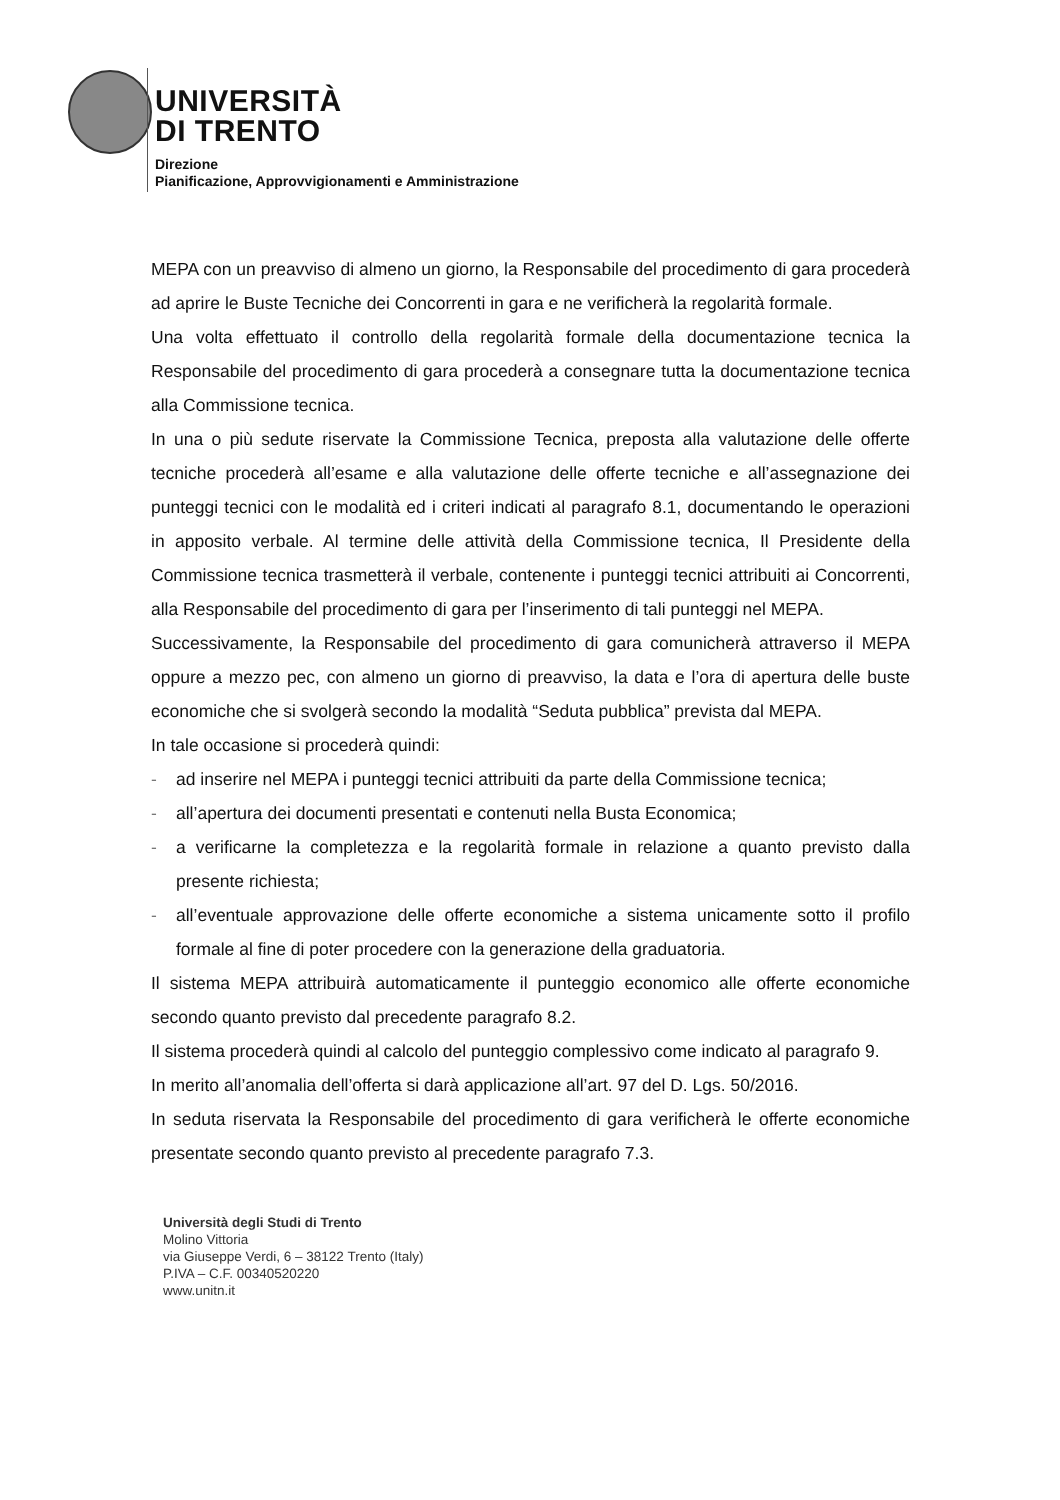UNIVERSITÀ
DI TRENTO
Direzione
Pianificazione, Approvvigionamenti e Amministrazione
MEPA con un preavviso di almeno un giorno, la Responsabile del procedimento di gara procederà ad aprire le Buste Tecniche dei Concorrenti in gara e ne verificherà la regolarità formale.
Una volta effettuato il controllo della regolarità formale della documentazione tecnica la Responsabile del procedimento di gara procederà a consegnare tutta la documentazione tecnica alla Commissione tecnica.
In una o più sedute riservate la Commissione Tecnica, preposta alla valutazione delle offerte tecniche procederà all’esame e alla valutazione delle offerte tecniche e all’assegnazione dei punteggi tecnici con le modalità ed i criteri indicati al paragrafo 8.1, documentando le operazioni in apposito verbale. Al termine delle attività della Commissione tecnica, Il Presidente della Commissione tecnica trasmetterà il verbale, contenente i punteggi tecnici attribuiti ai Concorrenti, alla Responsabile del procedimento di gara per l’inserimento di tali punteggi nel MEPA.
Successivamente, la Responsabile del procedimento di gara comunicherà attraverso il MEPA oppure a mezzo pec, con almeno un giorno di preavviso, la data e l’ora di apertura delle buste economiche che si svolgerà secondo la modalità “Seduta pubblica” prevista dal MEPA.
In tale occasione si procederà quindi:
- ad inserire nel MEPA i punteggi tecnici attribuiti da parte della Commissione tecnica;
- all’apertura dei documenti presentati e contenuti nella Busta Economica;
- a verificarne la completezza e la regolarità formale in relazione a quanto previsto dalla presente richiesta;
- all’eventuale approvazione delle offerte economiche a sistema unicamente sotto il profilo formale al fine di poter procedere con la generazione della graduatoria.
Il sistema MEPA attribuirà automaticamente il punteggio economico alle offerte economiche secondo quanto previsto dal precedente paragrafo 8.2.
Il sistema procederà quindi al calcolo del punteggio complessivo come indicato al paragrafo 9.
In merito all’anomalia dell’offerta si darà applicazione all’art. 97 del D. Lgs. 50/2016.
In seduta riservata la Responsabile del procedimento di gara verificherà le offerte economiche presentate secondo quanto previsto al precedente paragrafo 7.3.
Università degli Studi di Trento
Molino Vittoria
via Giuseppe Verdi, 6 – 38122 Trento (Italy)
P.IVA – C.F. 00340520220
www.unitn.it